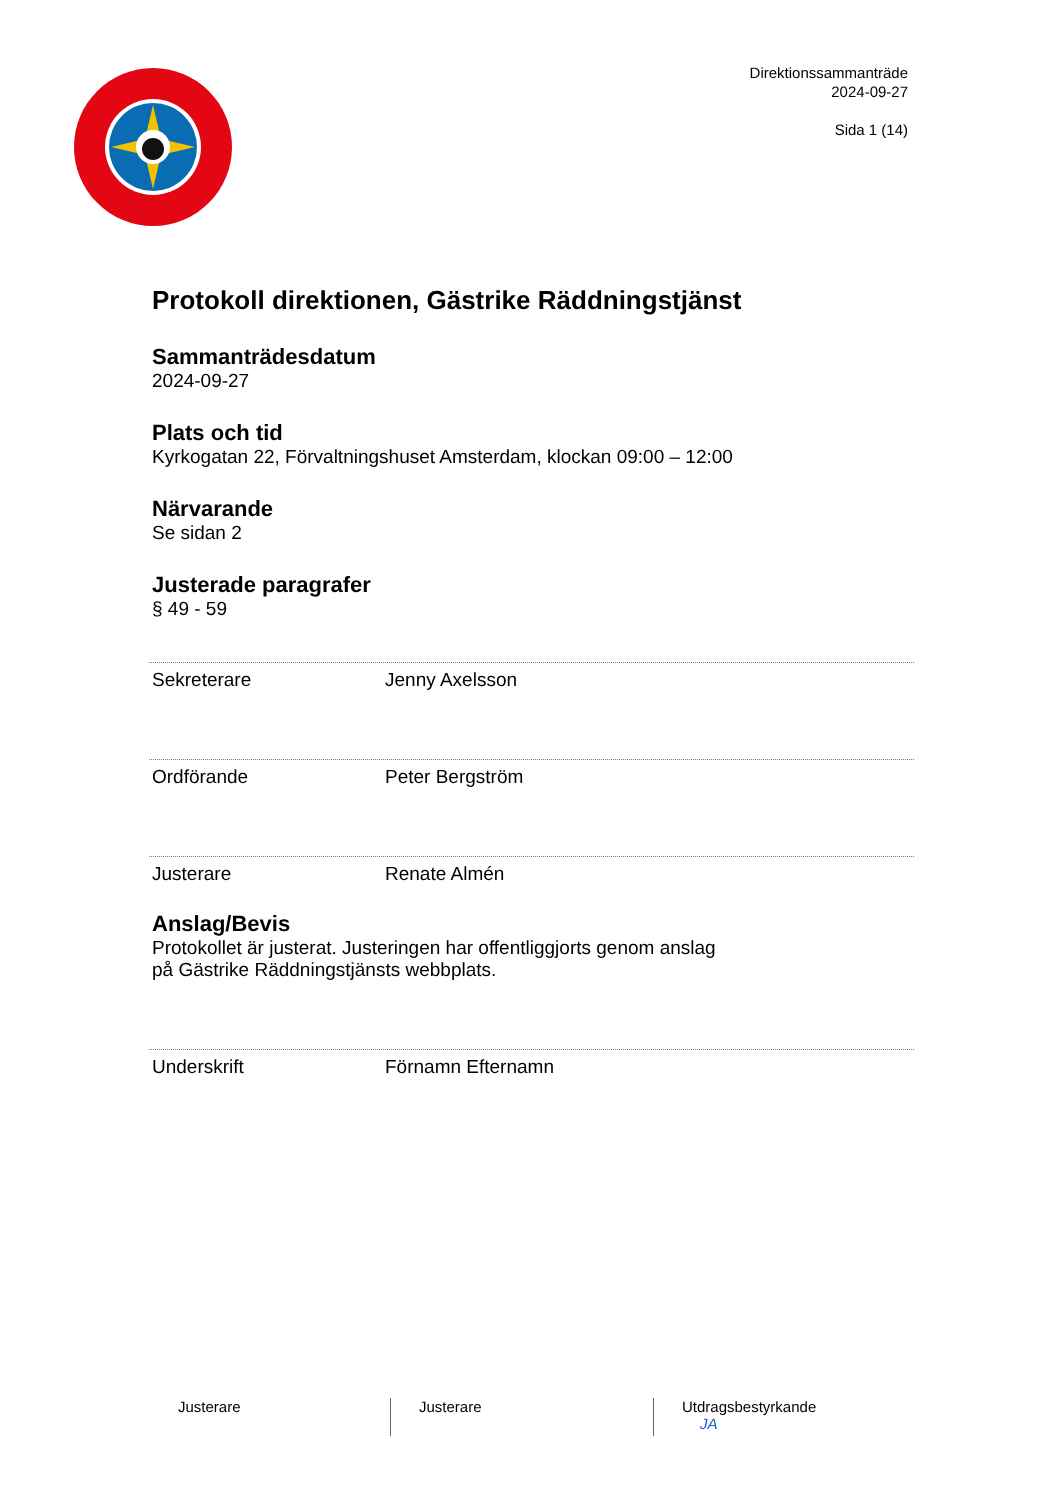Direktionssammanträde
2024-09-27
Sida 1 (14)
Protokoll direktionen, Gästrike Räddningstjänst
Sammanträdesdatum
2024-09-27
Plats och tid
Kyrkogatan 22, Förvaltningshuset Amsterdam, klockan 09:00 – 12:00
Närvarande
Se sidan 2
Justerade paragrafer
§ 49 - 59
Sekreterare Jenny Axelsson
Ordförande Peter Bergström
Justerare Renate Almén
Anslag/Bevis
Protokollet är justerat. Justeringen har offentliggjorts genom anslag
på Gästrike Räddningstjänsts webbplats.
Underskrift Förnamn Efternamn
Justerare Justerare Utdragsbestyrkande
JA